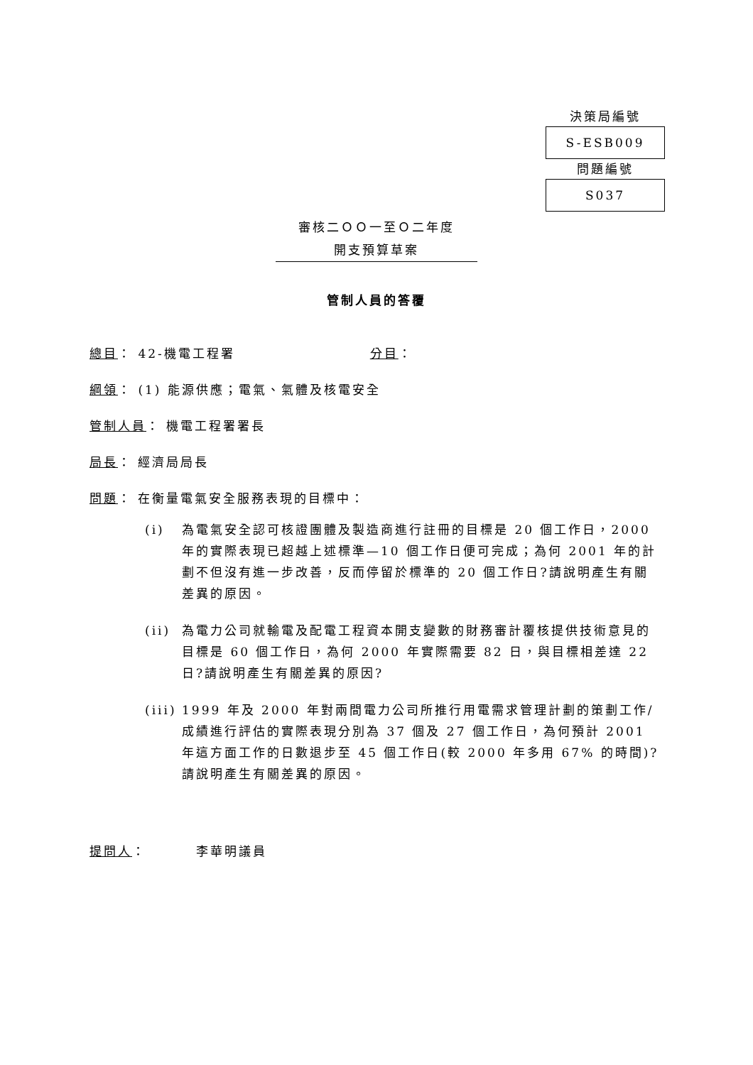決策局編號
S-ESB009
問題編號
S037
審核二ＯＯ一至Ｏ二年度
開支預算草案
管制人員的答覆
總目： 42-機電工程署 分目：
綱領： (1) 能源供應；電氣、氣體及核電安全
管制人員： 機電工程署署長
局長： 經濟局局長
問題： 在衡量電氣安全服務表現的目標中：
(i) 為電氣安全認可核證團體及製造商進行註冊的目標是 20 個工作日，2000 年的實際表現已超越上述標準—10 個工作日便可完成；為何 2001 年的計劃不但沒有進一步改善，反而停留於標準的 20 個工作日?請說明產生有關差異的原因。
(ii) 為電力公司就輸電及配電工程資本開支變數的財務審計覆核提供技術意見的目標是 60 個工作日，為何 2000 年實際需要 82 日，與目標相差達 22 日?請說明產生有關差異的原因?
(iii) 1999 年及 2000 年對兩間電力公司所推行用電需求管理計劃的策劃工作/成績進行評估的實際表現分別為 37 個及 27 個工作日，為何預計 2001 年這方面工作的日數退步至 45 個工作日(較 2000 年多用 67% 的時間)?請說明產生有關差異的原因。
提問人： 李華明議員